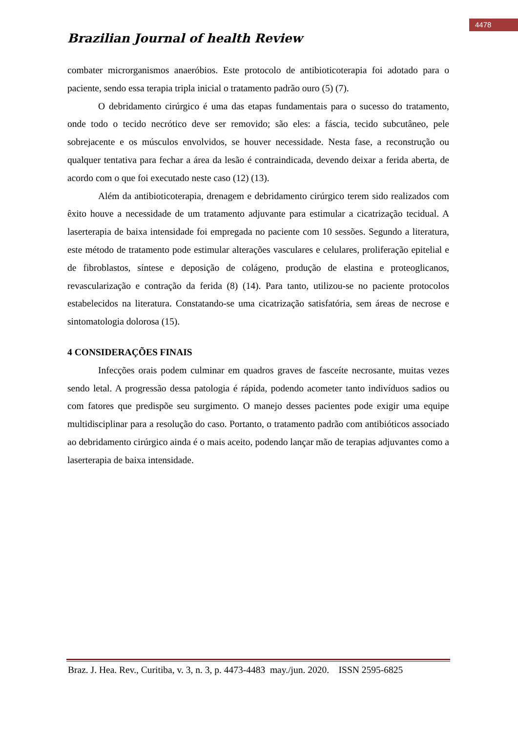4478
Brazilian Journal of health Review
combater microrganismos anaeróbios. Este protocolo de antibioticoterapia foi adotado para o paciente, sendo essa terapia tripla inicial o tratamento padrão ouro (5) (7).
O debridamento cirúrgico é uma das etapas fundamentais para o sucesso do tratamento, onde todo o tecido necrótico deve ser removido; são eles: a fáscia, tecido subcutâneo, pele sobrejacente e os músculos envolvidos, se houver necessidade. Nesta fase, a reconstrução ou qualquer tentativa para fechar a área da lesão é contraindicada, devendo deixar a ferida aberta, de acordo com o que foi executado neste caso (12) (13).
Além da antibioticoterapia, drenagem e debridamento cirúrgico terem sido realizados com êxito houve a necessidade de um tratamento adjuvante para estimular a cicatrização tecidual. A laserterapia de baixa intensidade foi empregada no paciente com 10 sessões. Segundo a literatura, este método de tratamento pode estimular alterações vasculares e celulares, proliferação epitelial e de fibroblastos, síntese e deposição de colágeno, produção de elastina e proteoglicanos, revascularização e contração da ferida (8) (14). Para tanto, utilizou-se no paciente protocolos estabelecidos na literatura. Constatando-se uma cicatrização satisfatória, sem áreas de necrose e sintomatologia dolorosa (15).
4 CONSIDERAÇÕES FINAIS
Infecções orais podem culminar em quadros graves de fasceíte necrosante, muitas vezes sendo letal. A progressão dessa patologia é rápida, podendo acometer tanto indivíduos sadios ou com fatores que predispõe seu surgimento. O manejo desses pacientes pode exigir uma equipe multidisciplinar para a resolução do caso. Portanto, o tratamento padrão com antibióticos associado ao debridamento cirúrgico ainda é o mais aceito, podendo lançar mão de terapias adjuvantes como a laserterapia de baixa intensidade.
Braz. J. Hea. Rev., Curitiba, v. 3, n. 3, p. 4473-4483 may./jun. 2020. ISSN 2595-6825